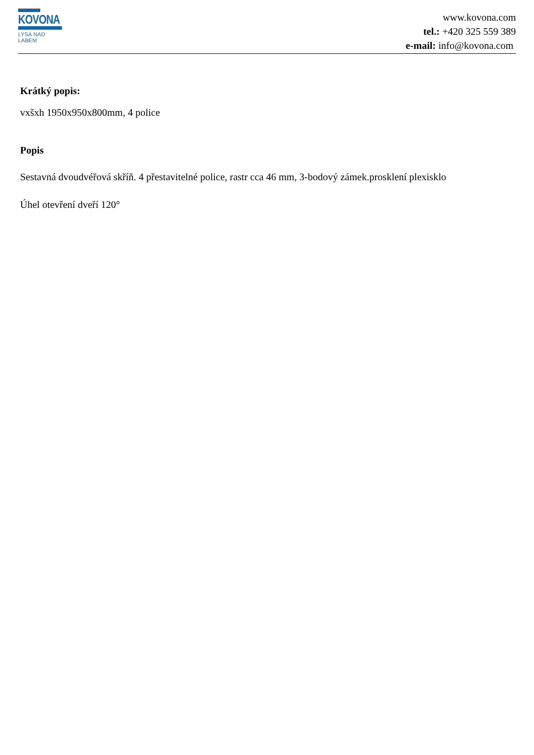KOVONA
LYSÁ NAD LABEM
www.kovona.com
tel.: +420 325 559 389
e-mail: info@kovona.com
Krátký popis:
vxšxh 1950x950x800mm, 4 police
Popis
Sestavná dvoudvéřová skříň. 4 přestavitelné police, rastr cca 46 mm, 3-bodový zámek.prosklení plexisklo
Úhel otevření dveří 120°